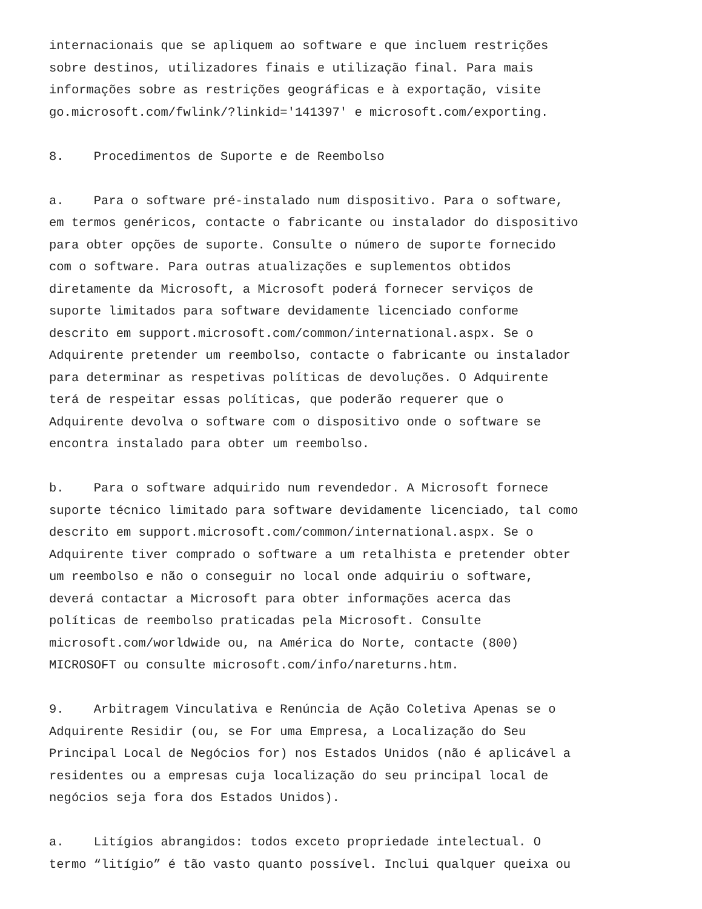internacionais que se apliquem ao software e que incluem restrições sobre destinos, utilizadores finais e utilização final. Para mais informações sobre as restrições geográficas e à exportação, visite go.microsoft.com/fwlink/?linkid='141397' e microsoft.com/exporting.
8. Procedimentos de Suporte e de Reembolso
a. Para o software pré-instalado num dispositivo. Para o software, em termos genéricos, contacte o fabricante ou instalador do dispositivo para obter opções de suporte. Consulte o número de suporte fornecido com o software. Para outras atualizações e suplementos obtidos diretamente da Microsoft, a Microsoft poderá fornecer serviços de suporte limitados para software devidamente licenciado conforme descrito em support.microsoft.com/common/international.aspx. Se o Adquirente pretender um reembolso, contacte o fabricante ou instalador para determinar as respetivas políticas de devoluções. O Adquirente terá de respeitar essas políticas, que poderão requerer que o Adquirente devolva o software com o dispositivo onde o software se encontra instalado para obter um reembolso.
b. Para o software adquirido num revendedor. A Microsoft fornece suporte técnico limitado para software devidamente licenciado, tal como descrito em support.microsoft.com/common/international.aspx. Se o Adquirente tiver comprado o software a um retalhista e pretender obter um reembolso e não o conseguir no local onde adquiriu o software, deverá contactar a Microsoft para obter informações acerca das políticas de reembolso praticadas pela Microsoft. Consulte microsoft.com/worldwide ou, na América do Norte, contacte (800) MICROSOFT ou consulte microsoft.com/info/nareturns.htm.
9. Arbitragem Vinculativa e Renúncia de Ação Coletiva Apenas se o Adquirente Residir (ou, se For uma Empresa, a Localização do Seu Principal Local de Negócios for) nos Estados Unidos (não é aplicável a residentes ou a empresas cuja localização do seu principal local de negócios seja fora dos Estados Unidos).
a. Litígios abrangidos: todos exceto propriedade intelectual. O termo “litígio” é tão vasto quanto possível. Inclui qualquer queixa ou